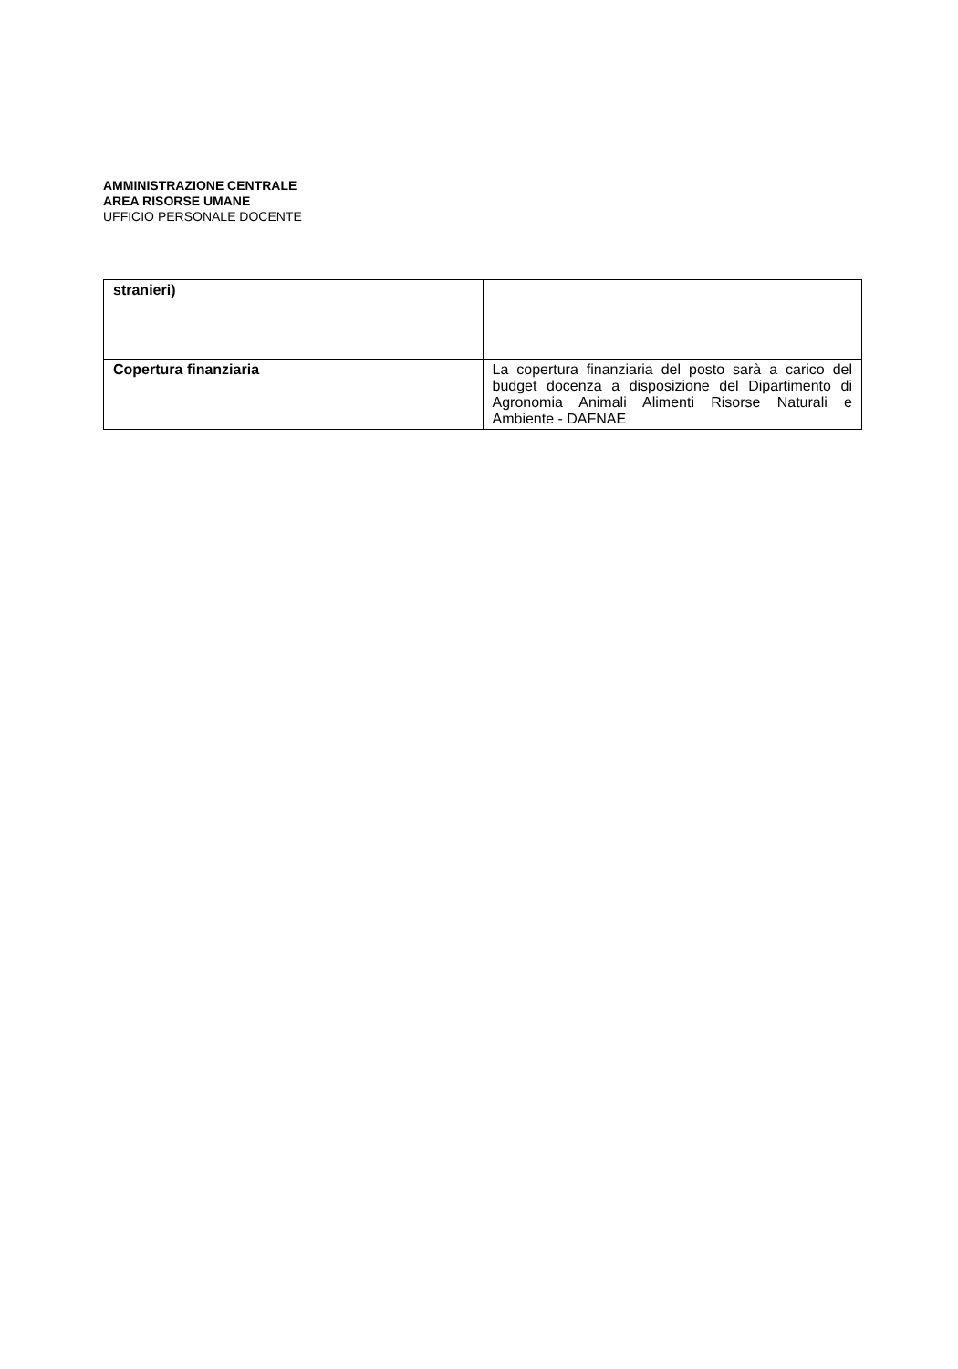AMMINISTRAZIONE CENTRALE
AREA RISORSE UMANE
UFFICIO PERSONALE DOCENTE
| stranieri) | |
| Copertura finanziaria | La copertura finanziaria del posto sarà a carico del budget docenza a disposizione del Dipartimento di Agronomia Animali Alimenti Risorse Naturali e Ambiente - DAFNAE |